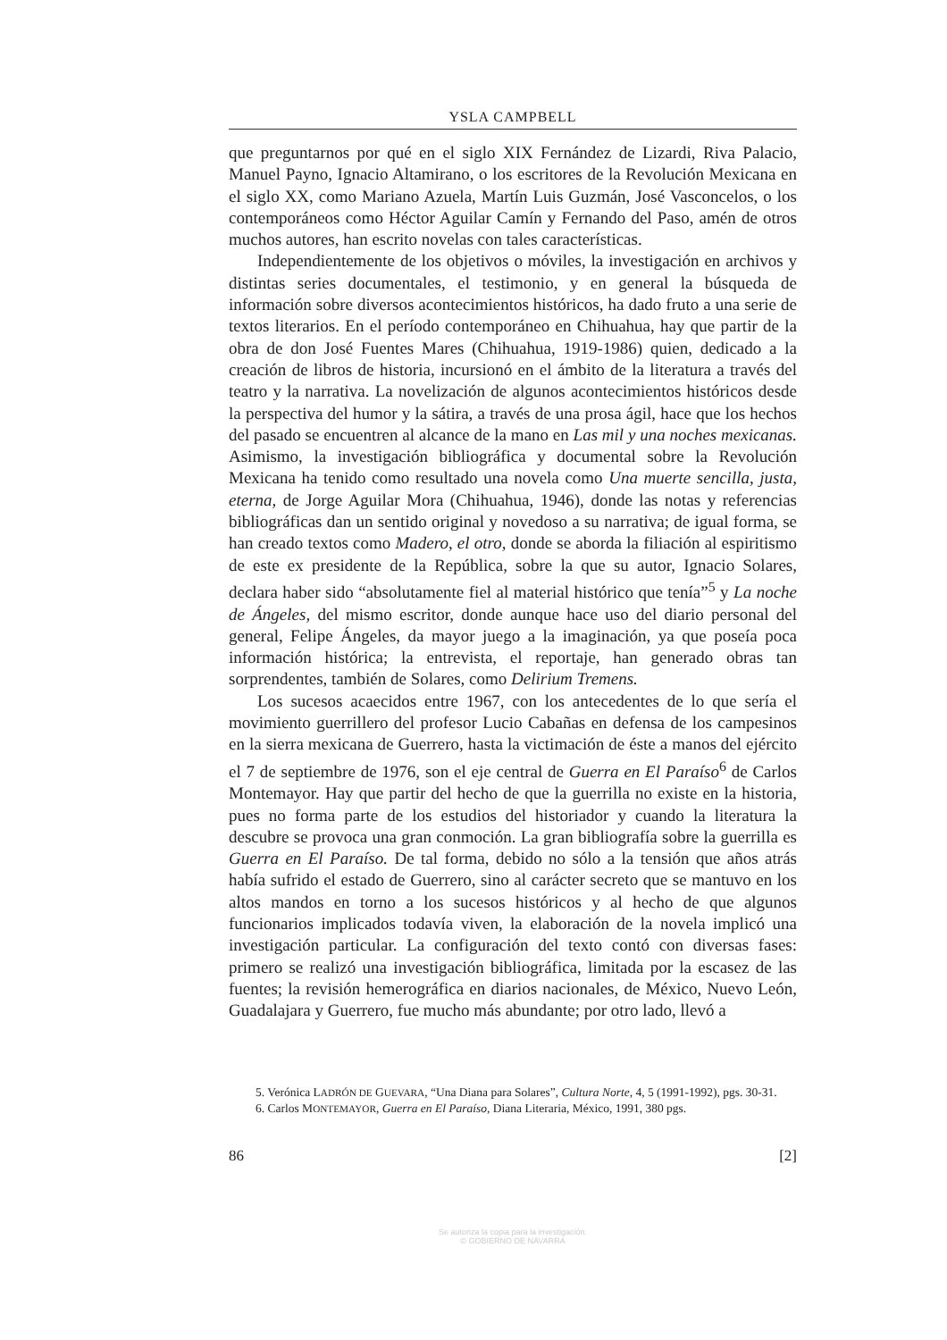YSLA CAMPBELL
que preguntarnos por qué en el siglo XIX Fernández de Lizardi, Riva Palacio, Manuel Payno, Ignacio Altamirano, o los escritores de la Revolución Mexicana en el siglo XX, como Mariano Azuela, Martín Luis Guzmán, José Vasconcelos, o los contemporáneos como Héctor Aguilar Camín y Fernando del Paso, amén de otros muchos autores, han escrito novelas con tales características.
Independientemente de los objetivos o móviles, la investigación en archivos y distintas series documentales, el testimonio, y en general la búsqueda de información sobre diversos acontecimientos históricos, ha dado fruto a una serie de textos literarios. En el período contemporáneo en Chihuahua, hay que partir de la obra de don José Fuentes Mares (Chihuahua, 1919-1986) quien, dedicado a la creación de libros de historia, incursionó en el ámbito de la literatura a través del teatro y la narrativa. La novelización de algunos acontecimientos históricos desde la perspectiva del humor y la sátira, a través de una prosa ágil, hace que los hechos del pasado se encuentren al alcance de la mano en Las mil y una noches mexicanas. Asimismo, la investigación bibliográfica y documental sobre la Revolución Mexicana ha tenido como resultado una novela como Una muerte sencilla, justa, eterna, de Jorge Aguilar Mora (Chihuahua, 1946), donde las notas y referencias bibliográficas dan un sentido original y novedoso a su narrativa; de igual forma, se han creado textos como Madero, el otro, donde se aborda la filiación al espiritismo de este ex presidente de la República, sobre la que su autor, Ignacio Solares, declara haber sido “absolutamente fiel al material histórico que tenía”<sup>5</sup> y La noche de Ángeles, del mismo escritor, donde aunque hace uso del diario personal del general, Felipe Ángeles, da mayor juego a la imaginación, ya que poseía poca información histórica; la entrevista, el reportaje, han generado obras tan sorprendentes, también de Solares, como Delirium Tremens.
Los sucesos acaecidos entre 1967, con los antecedentes de lo que sería el movimiento guerrillero del profesor Lucio Cabañas en defensa de los campesinos en la sierra mexicana de Guerrero, hasta la victimación de éste a manos del ejército el 7 de septiembre de 1976, son el eje central de Guerra en El Paraíso<sup>6</sup> de Carlos Montemayor. Hay que partir del hecho de que la guerrilla no existe en la historia, pues no forma parte de los estudios del historiador y cuando la literatura la descubre se provoca una gran conmoción. La gran bibliografía sobre la guerrilla es Guerra en El Paraíso. De tal forma, debido no sólo a la tensión que años atrás había sufrido el estado de Guerrero, sino al carácter secreto que se mantuvo en los altos mandos en torno a los sucesos históricos y al hecho de que algunos funcionarios implicados todavía viven, la elaboración de la novela implicó una investigación particular. La configuración del texto contó con diversas fases: primero se realizó una investigación bibliográfica, limitada por la escasez de las fuentes; la revisión hemerográfica en diarios nacionales, de México, Nuevo León, Guadalajara y Guerrero, fue mucho más abundante; por otro lado, llevó a
5. Verónica LADRÓN DE GUEVARA, “Una Diana para Solares”, Cultura Norte, 4, 5 (1991-1992), pgs. 30-31.
6. Carlos MONTEMAYOR, Guerra en El Paraíso, Diana Literaria, México, 1991, 380 pgs.
86 [2]
Se autoriza la copia para la investigación.
© GOBIERNO DE NAVARRA